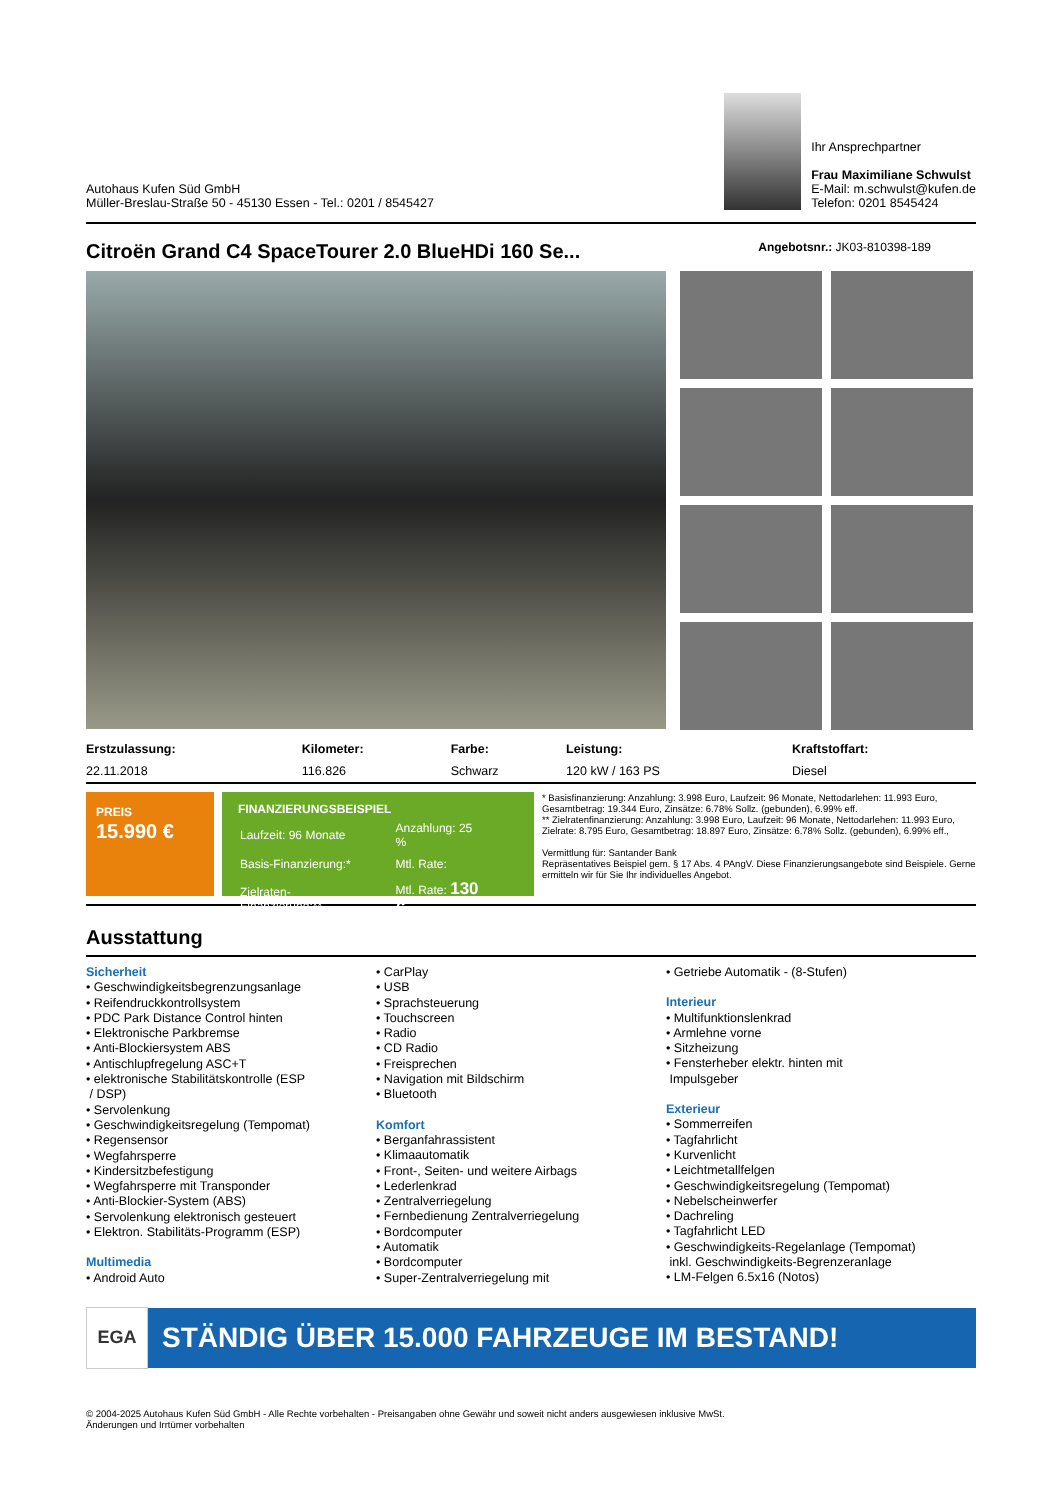Autohaus Kufen Süd GmbH
Müller-Breslau-Straße 50 - 45130 Essen - Tel.: 0201 / 8545427
Ihr Ansprechpartner
Frau Maximiliane Schwulst
E-Mail: m.schwulst@kufen.de
Telefon: 0201 8545424
Citroën Grand C4 SpaceTourer 2.0 BlueHDi 160 Se... Angebotsnr.: JK03-810398-189
| Erstzulassung: | Kilometer: | Farbe: | Leistung: | Kraftstoffart: | |
| --- | --- | --- | --- | --- | --- |
| 22.11.2018 | 116.826 | Schwarz | 120 kW / 163 PS | Diesel | |
PREIS
15.990 €
FINANZIERUNGSBEISPIEL
| Laufzeit: 96 Monate | Anzahlung: 25 % |
| Basis-Finanzierung:* | Mtl. Rate: |
| Zielraten-Finanzierung:** | Mtl. Rate: 130 € |
* Basisfinanzierung: Anzahlung: 3.998 Euro, Laufzeit: 96 Monate, Nettodarlehen: 11.993 Euro, Gesamtbetrag: 19.344 Euro, Zinsätze: 6.78% Sollz. (gebunden), 6.99% eff.
** Zielratenfinanzierung: Anzahlung: 3.998 Euro, Laufzeit: 96 Monate, Nettodarlehen: 11.993 Euro, Zielrate: 8.795 Euro, Gesamtbetrag: 18.897 Euro, Zinsätze: 6.78% Sollz. (gebunden), 6.99% eff.,
Vermittlung für: Santander Bank
Repräsentatives Beispiel gem. § 17 Abs. 4 PAngV. Diese Finanzierungsangebote sind Beispiele. Gerne ermitteln wir für Sie Ihr individuelles Angebot.
Ausstattung
Sicherheit
• Geschwindigkeitsbegrenzungsanlage
• Reifendruckkontrollsystem
• PDC Park Distance Control hinten
• Elektronische Parkbremse
• Anti-Blockiersystem ABS
• Antischlupfregelung ASC+T
• elektronische Stabilitätskontrolle (ESP
/ DSP)
• Servolenkung
• Geschwindigkeitsregelung (Tempomat)
• Regensensor
• Wegfahrsperre
• Kindersitzbefestigung
• Wegfahrsperre mit Transponder
• Anti-Blockier-System (ABS)
• Servolenkung elektronisch gesteuert
• Elektron. Stabilitäts-Programm (ESP)
Multimedia
• Android Auto
• CarPlay
• USB
• Sprachsteuerung
• Touchscreen
• Radio
• CD Radio
• Freisprechen
• Navigation mit Bildschirm
• Bluetooth
Komfort
• Berganfahrassistent
• Klimaautomatik
• Front-, Seiten- und weitere Airbags
• Lederlenkrad
• Zentralverriegelung
• Fernbedienung Zentralverriegelung
• Bordcomputer
• Automatik
• Bordcomputer
• Super-Zentralverriegelung mit
• Getriebe Automatik - (8-Stufen)
Interieur
• Multifunktionslenkrad
• Armlehne vorne
• Sitzheizung
• Fensterheber elektr. hinten mit
Impulsgeber
Exterieur
• Sommerreifen
• Tagfahrlicht
• Kurvenlicht
• Leichtmetallfelgen
• Geschwindigkeitsregelung (Tempomat)
• Nebelscheinwerfer
• Dachreling
• Tagfahrlicht LED
• Geschwindigkeits-Regelanlage (Tempomat)
inkl. Geschwindigkeits-Begrenzeranlage
• LM-Felgen 6.5x16 (Notos)
EGA
STÄNDIG ÜBER 15.000 FAHRZEUGE IM BESTAND!
© 2004-2025 Autohaus Kufen Süd GmbH - Alle Rechte vorbehalten - Preisangaben ohne Gewähr und soweit nicht anders ausgewiesen inklusive MwSt.
Änderungen und Irrtümer vorbehalten